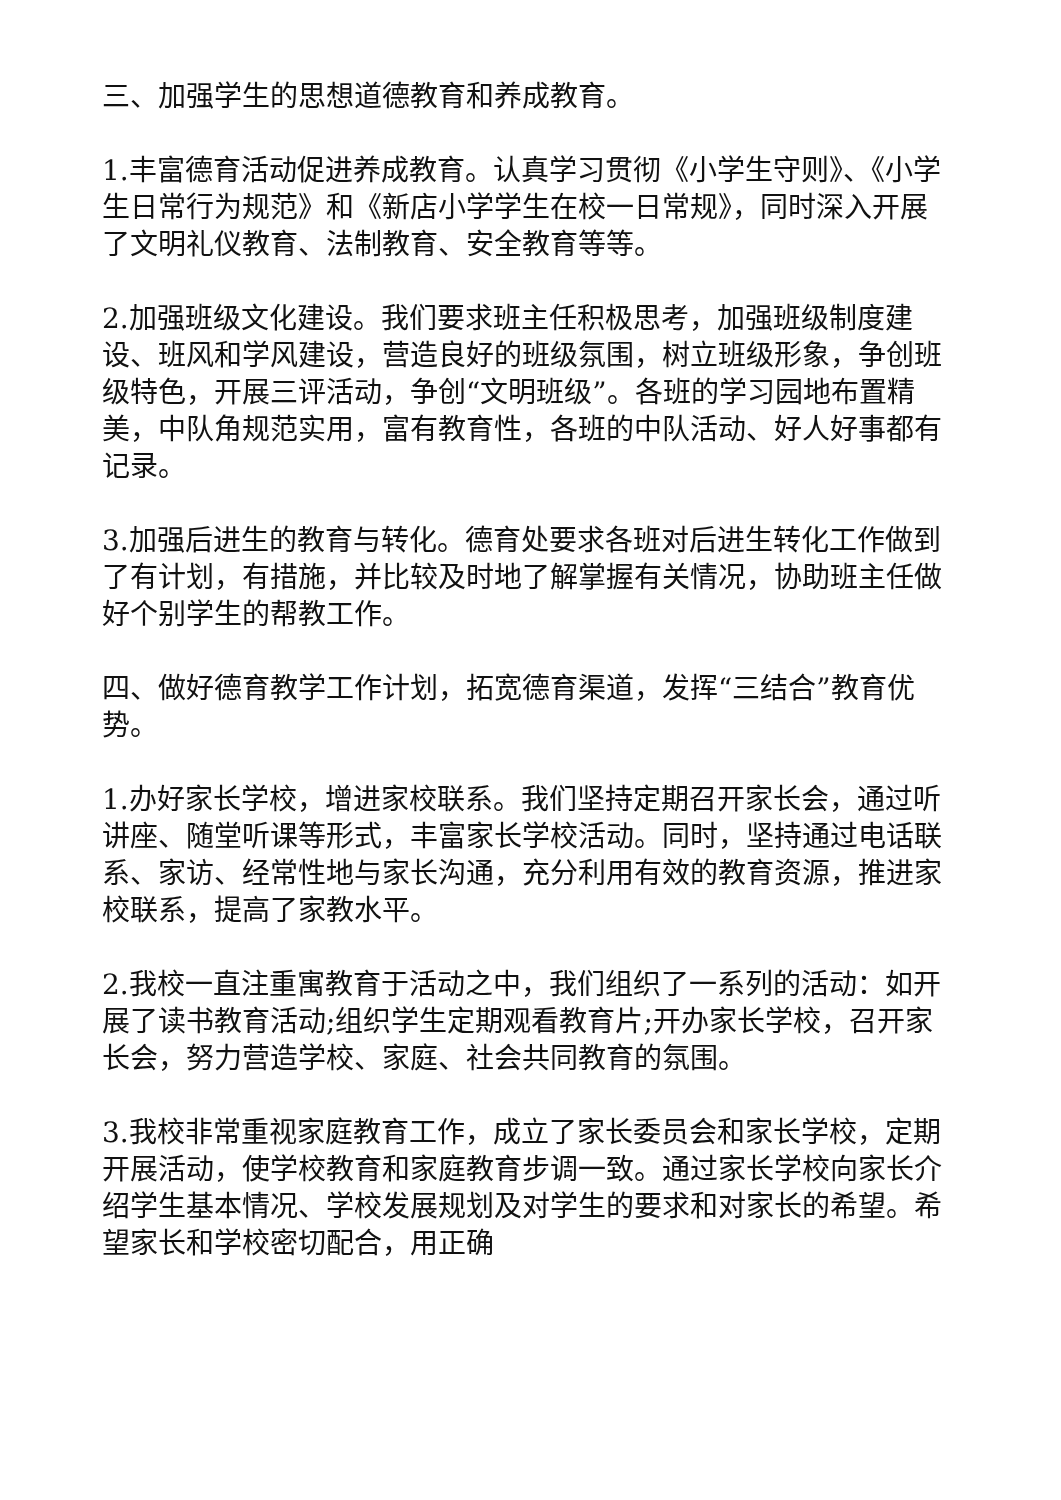三、加强学生的思想道德教育和养成教育。
1.丰富德育活动促进养成教育。认真学习贯彻《小学生守则》、《小学生日常行为规范》和《新店小学学生在校一日常规》，同时深入开展了文明礼仪教育、法制教育、安全教育等等。
2.加强班级文化建设。我们要求班主任积极思考，加强班级制度建设、班风和学风建设，营造良好的班级氛围，树立班级形象，争创班级特色，开展三评活动，争创“文明班级”。各班的学习园地布置精美，中队角规范实用，富有教育性，各班的中队活动、好人好事都有记录。
3.加强后进生的教育与转化。德育处要求各班对后进生转化工作做到了有计划，有措施，并比较及时地了解掌握有关情况，协助班主任做好个别学生的帮教工作。
四、做好德育教学工作计划，拓宽德育渠道，发挥“三结合”教育优势。
1.办好家长学校，增进家校联系。我们坚持定期召开家长会，通过听讲座、随堂听课等形式，丰富家长学校活动。同时，坚持通过电话联系、家访、经常性地与家长沟通，充分利用有效的教育资源，推进家校联系，提高了家教水平。
2.我校一直注重寓教育于活动之中，我们组织了一系列的活动：如开展了读书教育活动;组织学生定期观看教育片;开办家长学校，召开家长会，努力营造学校、家庭、社会共同教育的氛围。
3.我校非常重视家庭教育工作，成立了家长委员会和家长学校，定期开展活动，使学校教育和家庭教育步调一致。通过家长学校向家长介绍学生基本情况、学校发展规划及对学生的要求和对家长的希望。希望家长和学校密切配合，用正确